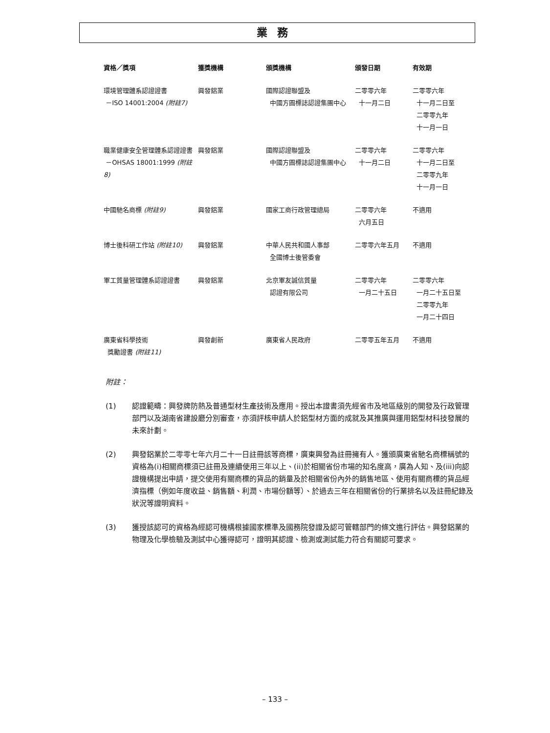業務
| 資格／獎項 | 獲獎機構 | 頒獎機構 | 頒發日期 | 有效期 |
| --- | --- | --- | --- | --- |
| 環境管理體系認證證書 －ISO 14001:2004 (附註7) | 興發鋁業 | 國際認證聯盟及 中國方圓標誌認證集團中心 | 二零零六年 十一月二日 | 二零零六年 十一月二日至 二零零九年 十一月一日 |
| 職業健康安全管理體系認證證書 －OHSAS 18001:1999 (附註8) | 興發鋁業 | 國際認證聯盟及 中國方圓標誌認證集團中心 | 二零零六年 十一月二日 | 二零零六年 十一月二日至 二零零九年 十一月一日 |
| 中國馳名商標 (附註9) | 興發鋁業 | 國家工商行政管理總局 | 二零零六年 六月五日 | 不適用 |
| 博士後科研工作站 (附註10) | 興發鋁業 | 中華人民共和國人事部 全國博士後管委會 | 二零零六年五月 | 不適用 |
| 軍工質量管理體系認證證書 | 興發鋁業 | 北京軍友誠信質量 認證有限公司 | 二零零六年 一月二十五日 | 二零零六年 一月二十五日至 二零零九年 一月二十四日 |
| 廣東省科學技術 獎勵證書 (附註11) | 興發創新 | 廣東省人民政府 | 二零零五年五月 | 不適用 |
附註：
(1) 認證範疇：興發牌防熱及普通型材生產技術及應用。授出本證書須先經省市及地區級別的開發及行政管理部門以及湖南省建設廳分別審查，亦須評核申請人於鋁型材方面的成就及其推廣與運用鋁型材科技發展的未來計劃。
(2) 興發鋁業於二零零七年六月二十一日註冊該等商標，廣東興發為註冊擁有人。獲頒廣東省馳名商標稱號的資格為(i)相關商標須已註冊及連續使用三年以上、(ii)於相關省份市場的知名度高，廣為人知、及(iii)向認證機構提出申請，提交使用有關商標的貨品的銷量及於相關省份內外的銷售地區、使用有關商標的貨品經濟指標（例如年度收益、銷售額、利潤、市場份額等）、於過去三年在相關省份的行業排名以及註冊紀錄及狀況等證明資料。
(3) 獲授該認可的資格為經認可機構根據國家標準及國務院發證及認可管轄部門的條文進行評估。興發鋁業的物理及化學檢驗及測試中心獲得認可，證明其認證、檢測或測試能力符合有關認可要求。
– 133 –